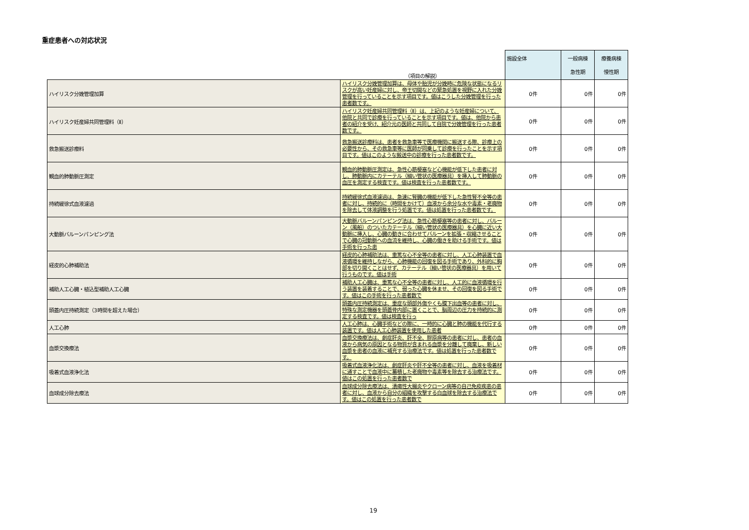重症患者への対応状況
| | （項目の解説） | 施設全体 | 一般病棟 急性期 | 療養病棟 慢性期 |
| ハイリスク分娩管理加算 | ハイリスク分娩管理加算は、母体や胎児が分娩時に危険な状態になるリスクが高い妊産婦に対し、帝王切開などの緊急処置を視野に入れた分娩管理を行っていることを示す項目です。値はこうした分娩管理を行った患者数です。 | 0件 | 0件 | 0件 |
| ハイリスク妊産婦共同管理料（Ⅱ） | ハイリスク妊産婦共同管理料（Ⅱ）は、上記のような妊産婦について、他院と共同で診療を行っていることを示す項目です。値は、他院から患者の紹介を受け、紹介元の医師と共同して自院で分娩管理を行った患者数です。 | 0件 | 0件 | 0件 |
| 救急搬送診療料 | 救急搬送診療料は、患者を救急車等で医療機関に搬送する際、診療上の必要性から、その救急車等に医師が同乗して診療を行ったことを示す項目です。値はこのような搬送中の診療を行った患者数です。 | 0件 | 0件 | 0件 |
| 観血的肺動脈圧測定 | 観血的肺動脈圧測定は、急性心筋梗塞など心機能が低下した患者に対し、肺動脈内にカテーテル（細い管状の医療器具）を挿入して肺動脈の血圧を測定する検査です。値は検査を行った患者数です。 | 0件 | 0件 | 0件 |
| 持続緩徐式血液濾過 | 持続緩徐式血液濾過は、急速に腎臓の機能が低下した急性腎不全等の患者に対し、持続的に（時間をかけて）血液から余分な水や毒素・老廃物を除去して体液調整を行う処置です。値は処置を行った患者数です。 | 0件 | 0件 | 0件 |
| 大動脈バルーンパンピング法 | 大動脈バルーンパンピング法は、急性心筋梗塞等の患者に対し、バルーン（風船）のついたカテーテル（細い管状の医療器具）を心臓に近い大動脈に挿入し、心臓の動きに合わせてバルーンを拡張・収縮させることで心臓の冠動脈への血流を維持し、心臓の働きを助ける手術です。値は手術を行った患 | 0件 | 0件 | 0件 |
| 経皮的心肺補助法 | 経皮的心肺補助法は、重篤な心不全等の患者に対し、人工心肺装置で血液循環を維持しながら、心肺機能の回復を図る手術であり、外科的に胸部を切り開くことはせず、カテーテル（細い管状の医療器具）を用いて行うものです。値は手術 | 0件 | 0件 | 0件 |
| 補助人工心臓・植込型補助人工心臓 | 補助人工心臓は、重篤な心不全等の患者に対し、人工的に血液循環を行う装置を装着することで、弱った心臓を休ませ、その回復を図る手術です。値はこの手術を行った患者数で | 0件 | 0件 | 0件 |
| 頭蓋内圧持続測定（3時間を超えた場合） | 頭蓋内圧持続測定は、重症な頭部外傷やくも膜下出血等の患者に対し、特殊な測定機器を頭蓋骨内部に置くことで、脳周辺の圧力を持続的に測定する検査です。値は検査を行っ | 0件 | 0件 | 0件 |
| 人工心肺 | 人工心肺は、心臓手術などの際に、一時的に心臓と肺の機能を代行する装置です。値は人工心肺装置を使用した患者 | 0件 | 0件 | 0件 |
| 血漿交換療法 | 血漿交換療法は、劇症肝炎、肝不全、膠原病等の患者に対し、患者の血液から病気の原因となる物質が含まれる血漿を分離して廃棄し、新しい血漿を患者の血液に補充する治療法です。値は処置を行った患者数です。 | 0件 | 0件 | 0件 |
| 吸着式血液浄化法 | 吸着式血液浄化法は、劇症肝炎や肝不全等の患者に対し、血液を吸着材に通すことで血液中に蓄積した老廃物や毒素等を除去する治療法です。値はこの処置を行った患者数で | 0件 | 0件 | 0件 |
| 血球成分除去療法 | 血球成分除去療法は、潰瘍性大腸炎やクローン病等の自己免疫疾患の患者に対し、血液から自分の組織を攻撃する白血球を除去する治療法です。値はこの処置を行った患者数で | 0件 | 0件 | 0件 |
19